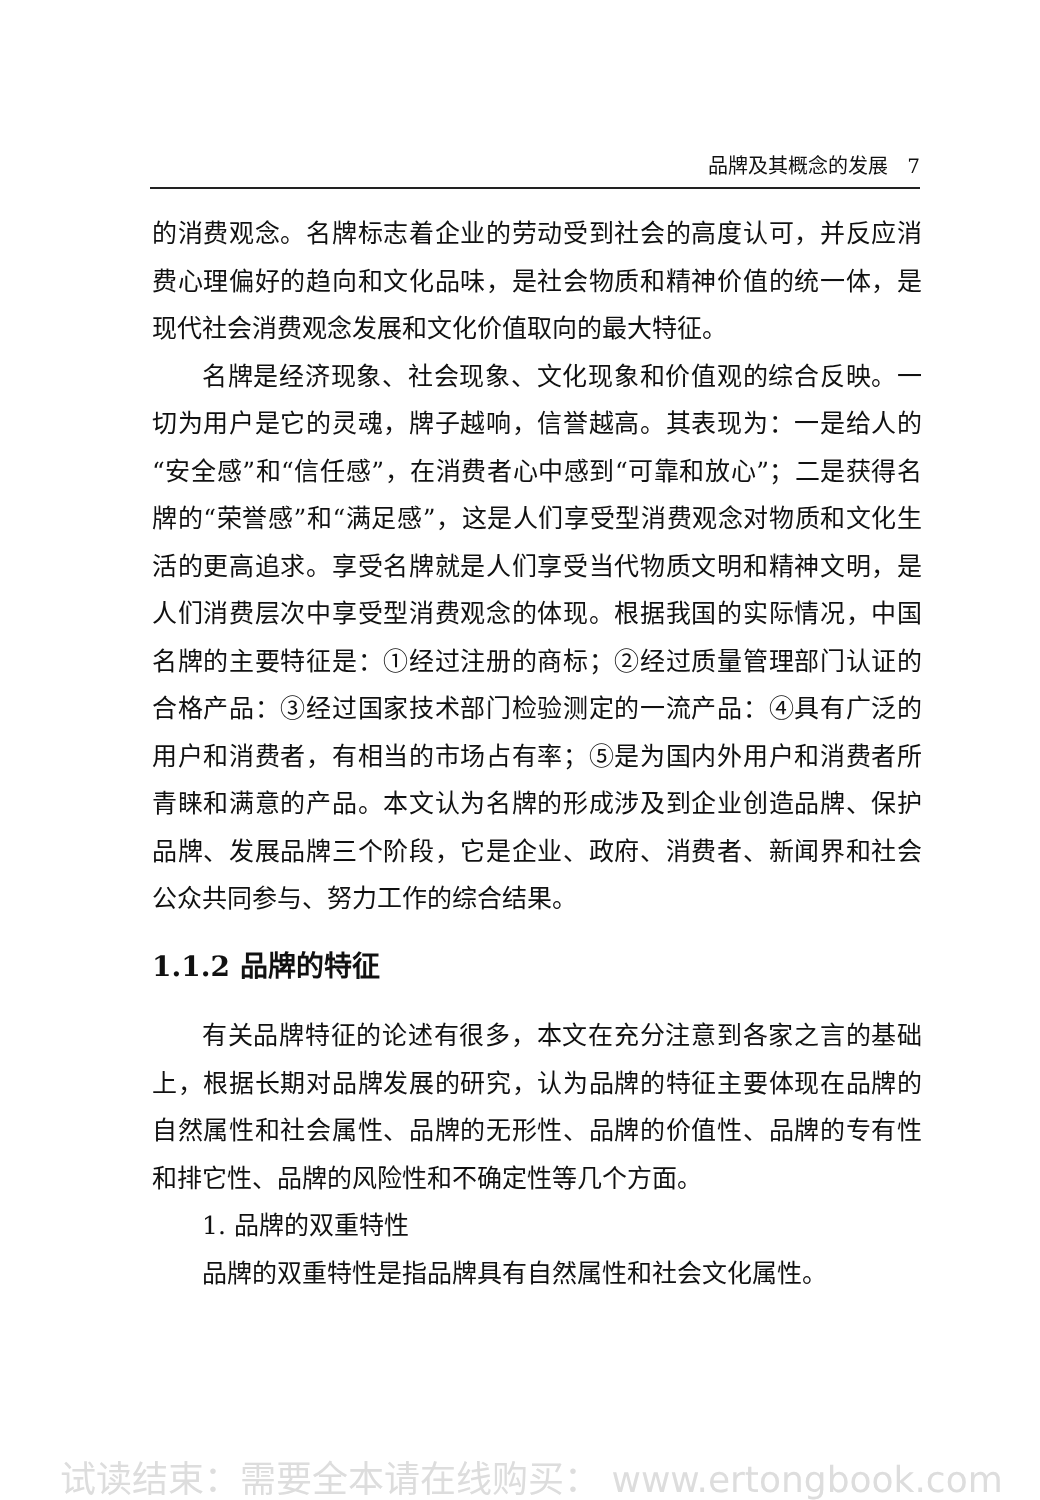品牌及其概念的发展 7
的消费观念。名牌标志着企业的劳动受到社会的高度认可，并反应消费心理偏好的趋向和文化品味，是社会物质和精神价值的统一体，是现代社会消费观念发展和文化价值取向的最大特征。
名牌是经济现象、社会现象、文化现象和价值观的综合反映。一切为用户是它的灵魂，牌子越响，信誉越高。其表现为：一是给人的“安全感”和“信任感”，在消费者心中感到“可靠和放心”；二是获得名牌的“荣誉感”和“满足感”，这是人们享受型消费观念对物质和文化生活的更高追求。享受名牌就是人们享受当代物质文明和精神文明，是人们消费层次中享受型消费观念的体现。根据我国的实际情况，中国名牌的主要特征是：①经过注册的商标；②经过质量管理部门认证的合格产品：③经过国家技术部门检验测定的一流产品：④具有广泛的用户和消费者，有相当的市场占有率；⑤是为国内外用户和消费者所青睐和满意的产品。本文认为名牌的形成涉及到企业创造品牌、保护品牌、发展品牌三个阶段，它是企业、政府、消费者、新闻界和社会公众共同参与、努力工作的综合结果。
1.1.2 品牌的特征
有关品牌特征的论述有很多，本文在充分注意到各家之言的基础上，根据长期对品牌发展的研究，认为品牌的特征主要体现在品牌的自然属性和社会属性、品牌的无形性、品牌的价值性、品牌的专有性和排它性、品牌的风险性和不确定性等几个方面。
1. 品牌的双重特性
品牌的双重特性是指品牌具有自然属性和社会文化属性。
试读结束：需要全本请在线购买： www.ertongbook.com